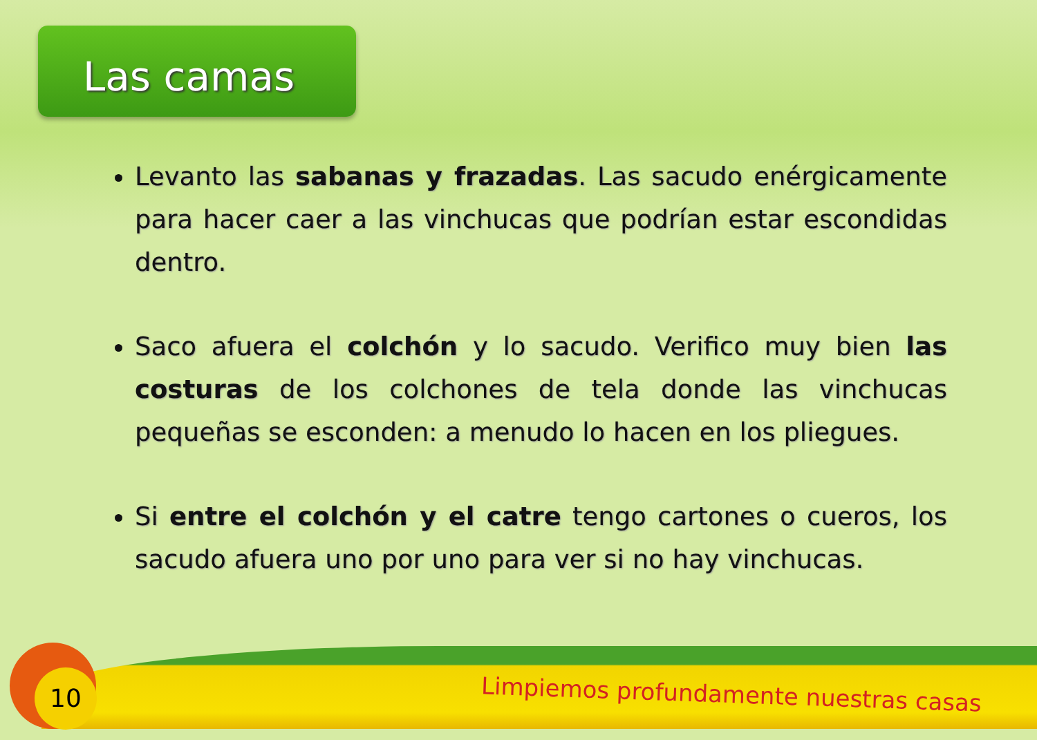Las camas
Levanto las sabanas y frazadas. Las sacudo enérgicamente para hacer caer a las vinchucas que podrían estar escondidas dentro.
Saco afuera el colchón y lo sacudo. Verifico muy bien las costuras de los colchones de tela donde las vinchucas pequeñas se esconden: a menudo lo hacen en los pliegues.
Si entre el colchón y el catre tengo cartones o cueros, los sacudo afuera uno por uno para ver si no hay vinchucas.
10
Limpiemos profundamente nuestras casas